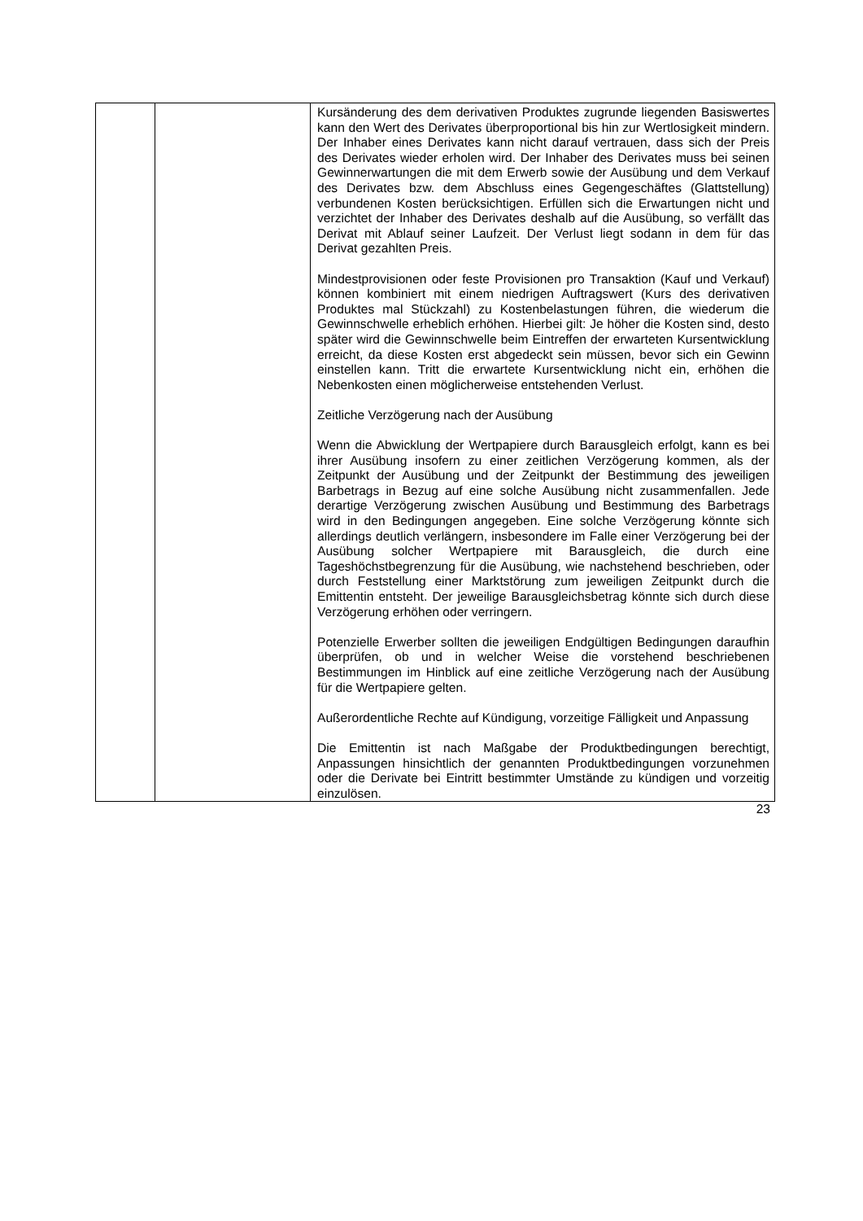| | | Kursänderung des dem derivativen Produktes zugrunde liegenden Basiswertes kann den Wert des Derivates über­proportional bis hin zur Wertlosigkeit mindern. Der Inhaber eines Derivates kann nicht darauf vertrauen, dass sich der Preis des Derivates wieder erholen wird. Der Inhaber des Derivates muss bei seinen Gewinnerwartungen die mit dem Erwerb sowie der Ausübung und dem Verkauf des Derivates bzw. dem Abschluss eines Gegengeschäftes (Glattstellung) verbundenen Kosten berücksichtigen. Erfüllen sich die Erwartungen nicht und verzichtet der Inhaber des Derivates deshalb auf die Ausübung, so verfällt das Derivat mit Ablauf seiner Laufzeit. Der Verlust liegt sodann in dem für das Derivat gezahlten Preis. Mindestprovisionen oder feste Provisionen pro Transaktion (Kauf und Verkauf) können kombiniert mit einem niedrigen Auftragswert (Kurs des derivativen Produktes mal Stückzahl) zu Kostenbelastungen führen, die wiederum die Gewinn­schwelle erheblich erhöhen. Hierbei gilt: Je höher die Kosten sind, desto später wird die Gewinnschwelle beim Eintreffen der erwarteten Kursentwicklung erreicht, da diese Kosten erst abgedeckt sein müssen, bevor sich ein Gewinn einstellen kann. Tritt die erwartete Kursentwicklung nicht ein, erhöhen die Nebenkosten einen möglicherweise entstehenden Verlust. Zeitliche Verzögerung nach der Ausübung Wenn die Abwicklung der Wertpapiere durch Barausgleich erfolgt, kann es bei ihrer Ausübung insofern zu einer zeitlichen Verzögerung kommen, als der Zeitpunkt der Ausübung und der Zeitpunkt der Bestimmung des jeweiligen Barbetrags in Bezug auf eine solche Ausübung nicht zusammenfallen. Jede derartige Verzögerung zwischen Ausübung und Bestimmung des Barbetrags wird in den Bedingungen angegeben. Eine solche Verzögerung könnte sich allerdings deutlich verlängern, insbesondere im Falle einer Verzögerung bei der Ausübung solcher Wertpapiere mit Barausgleich, die durch eine Tageshöchstbegrenzung für die Ausübung, wie nachstehend beschrieben, oder durch Feststellung einer Marktstörung zum jeweiligen Zeitpunkt durch die Emittentin entsteht. Der jeweilige Barausgleichsbetrag könnte sich durch diese Verzögerung erhöhen oder verringern. Potenzielle Erwerber sollten die jeweiligen Endgültigen Bedingungen daraufhin überprüfen, ob und in welcher Weise die vorstehend beschriebenen Bestimmungen im Hinblick auf eine zeitliche Verzögerung nach der Ausübung für die Wertpapiere gelten. Außerordentliche Rechte auf Kündigung, vorzeitige Fälligkeit und Anpassung Die Emittentin ist nach Maßgabe der Produktbedingungen berechtigt, Anpassungen hinsichtlich der genannten Produkt­bedingungen vorzunehmen oder die Derivate bei Eintritt bestimmter Umstände zu kündigen und vorzeitig einzulösen. |
23